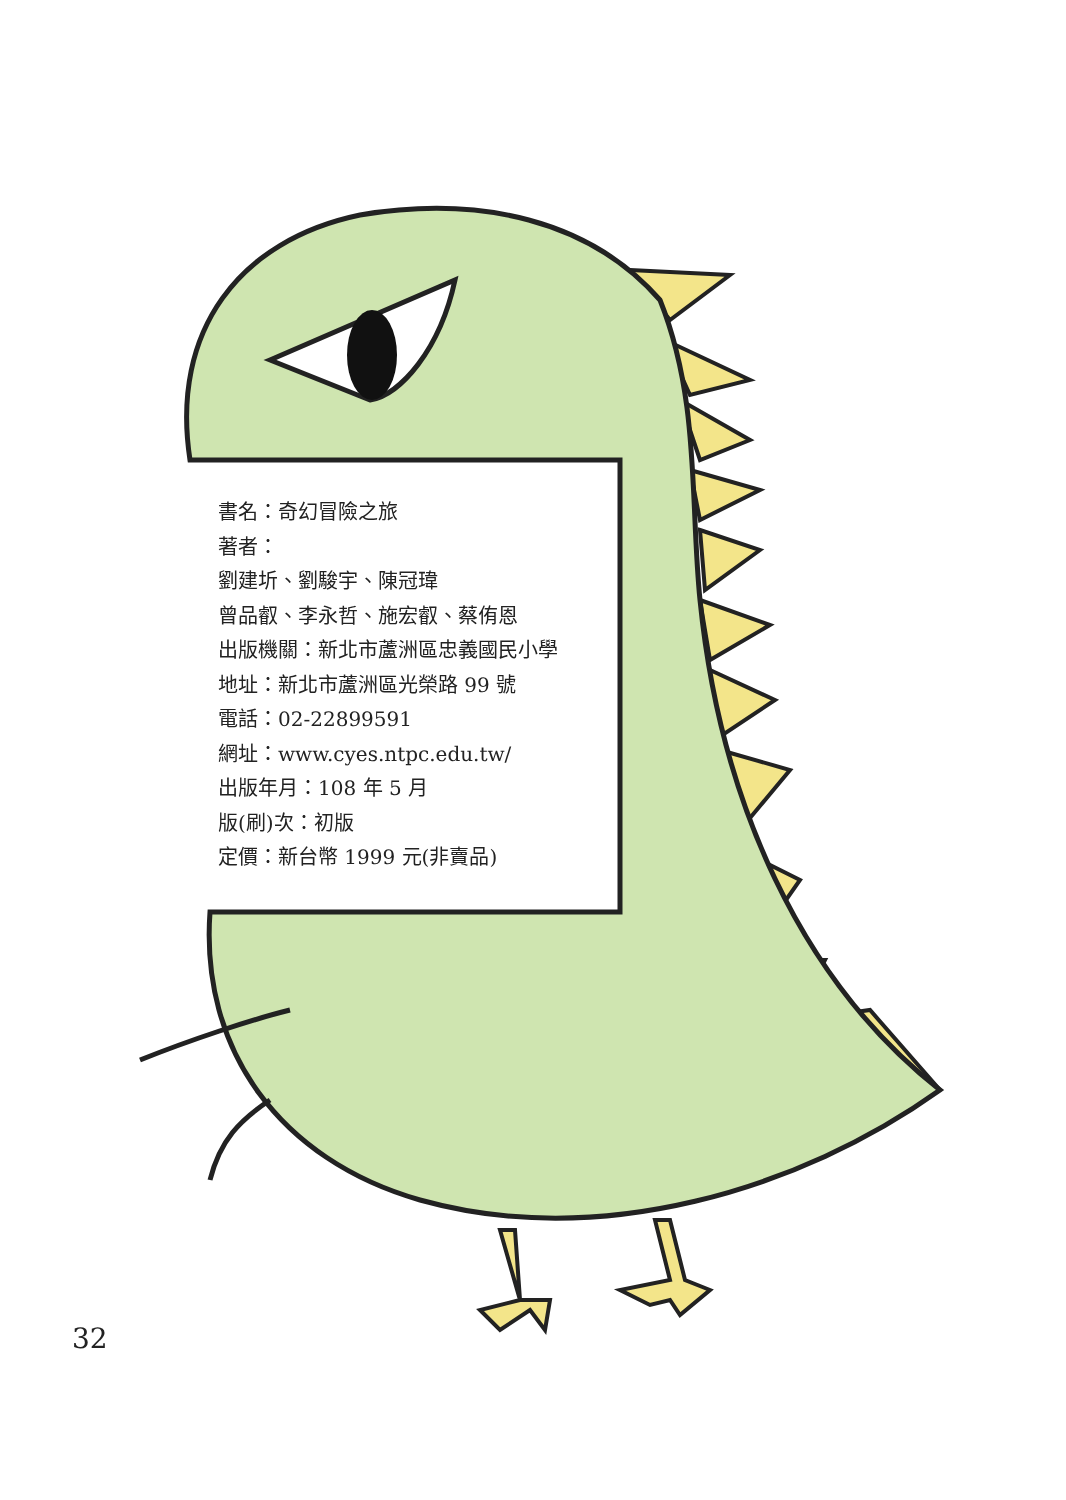書名：奇幻冒險之旅
著者：
劉建圻、劉駿宇、陳冠瑋
曾品叡、李永哲、施宏叡、蔡侑恩
出版機關：新北市蘆洲區忠義國民小學
地址：新北市蘆洲區光榮路 99 號
電話：02-22899591
網址：www.cyes.ntpc.edu.tw/
出版年月：108 年 5 月
版(刷)次：初版
定價：新台幣 1999 元(非賣品)
32